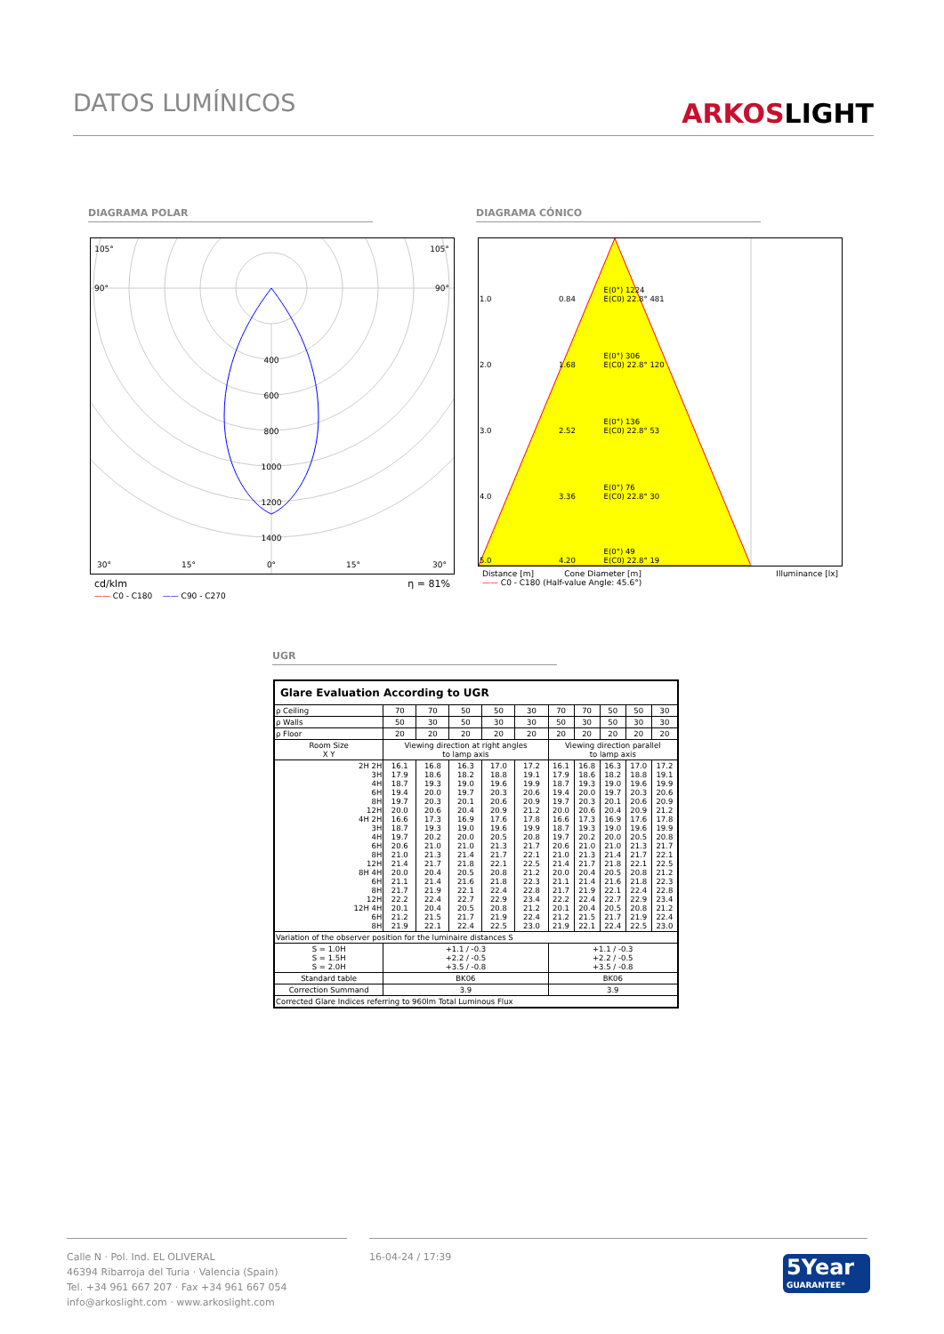DATOS LUMÍNICOS
ARKOSLIGHT
DIAGRAMA POLAR DIAGRAMA CÓNICO
105°
105°
90°
90°
400
600
800
1000
1200
1400
30°
15°
0°
15°
30°
cd/klm η = 81%
—— C0 - C180 —— C90 - C270
| 1.0 | 0.84 | E(0°) 1224 E(C0) 22.8° 481 |
| 2.0 | 1.68 | E(0°) 306 E(C0) 22.8° 120 |
| 3.0 | 2.52 | E(0°) 136 E(C0) 22.8° 53 |
| 4.0 | 3.36 | E(0°) 76 E(C0) 22.8° 30 |
| 5.0 | 4.20 | E(0°) 49 E(C0) 22.8° 19 |
Distance [m] Cone Diameter [m] Illuminance [lx]
—— C0 - C180 (Half-value Angle: 45.6°)
UGR
| Glare Evaluation According to UGR | | | | | | | | | | |
| ρ Ceiling | 70 | 70 | 50 | 50 | 30 | 70 | 70 | 50 | 50 | 30 |
| ρ Walls | 50 | 30 | 50 | 30 | 30 | 50 | 30 | 50 | 30 | 30 |
| ρ Floor | 20 | 20 | 20 | 20 | 20 | 20 | 20 | 20 | 20 | 20 |
| Room Size X Y | Viewing direction at right angles to lamp axis | | | | | Viewing direction parallel to lamp axis | | | | |
| 2H 2H 3H 4H 6H 8H 12H 4H 2H 3H 4H 6H 8H 12H 8H 4H 6H 8H 12H 12H 4H 6H 8H | 16.1 17.9 18.7 19.4 19.7 20.0 16.6 18.7 19.7 20.6 21.0 21.4 20.0 21.1 21.7 22.2 20.1 21.2 21.9 | 16.8 18.6 19.3 20.0 20.3 20.6 17.3 19.3 20.2 21.0 21.3 21.7 20.4 21.4 21.9 22.4 20.4 21.5 22.1 | 16.3 18.2 19.0 19.7 20.1 20.4 16.9 19.0 20.0 21.0 21.4 21.8 20.5 21.6 22.1 22.7 20.5 21.7 22.4 | 17.0 18.8 19.6 20.3 20.6 20.9 17.6 19.6 20.5 21.3 21.7 22.1 20.8 21.8 22.4 22.9 20.8 21.9 22.5 | 17.2 19.1 19.9 20.6 20.9 21.2 17.8 19.9 20.8 21.7 22.1 22.5 21.2 22.3 22.8 23.4 21.2 22.4 23.0 | 16.1 17.9 18.7 19.4 19.7 20.0 16.6 18.7 19.7 20.6 21.0 21.4 20.0 21.1 21.7 22.2 20.1 21.2 21.9 | 16.8 18.6 19.3 20.0 20.3 20.6 17.3 19.3 20.2 21.0 21.3 21.7 20.4 21.4 21.9 22.4 20.4 21.5 22.1 | 16.3 18.2 19.0 19.7 20.1 20.4 16.9 19.0 20.0 21.0 21.4 21.8 20.5 21.6 22.1 22.7 20.5 21.7 22.4 | 17.0 18.8 19.6 20.3 20.6 20.9 17.6 19.6 20.5 21.3 21.7 22.1 20.8 21.8 22.4 22.9 20.8 21.9 22.5 | 17.2 19.1 19.9 20.6 20.9 21.2 17.8 19.9 20.8 21.7 22.1 22.5 21.2 22.3 22.8 23.4 21.2 22.4 23.0 |
| Variation of the observer position for the luminaire distances S | | | | | | | | | | |
| S = 1.0H S = 1.5H S = 2.0H | +1.1 / -0.3 +2.2 / -0.5 +3.5 / -0.8 | | | | | +1.1 / -0.3 +2.2 / -0.5 +3.5 / -0.8 | | | | |
| Standard table | BK06 | | | | | BK06 | | | | |
| Correction Summand | 3.9 | | | | | 3.9 | | | | |
| Corrected Glare Indices referring to 960lm Total Luminous Flux | | | | | | | | | | |
Calle N · Pol. Ind. EL OLIVERAL
46394 Ribarroja del Turia · Valencia (Spain)
Tel. +34 961 667 207 · Fax +34 961 667 054
info@arkoslight.com · www.arkoslight.com
16-04-24 / 17:39
5Year
GUARANTEE*